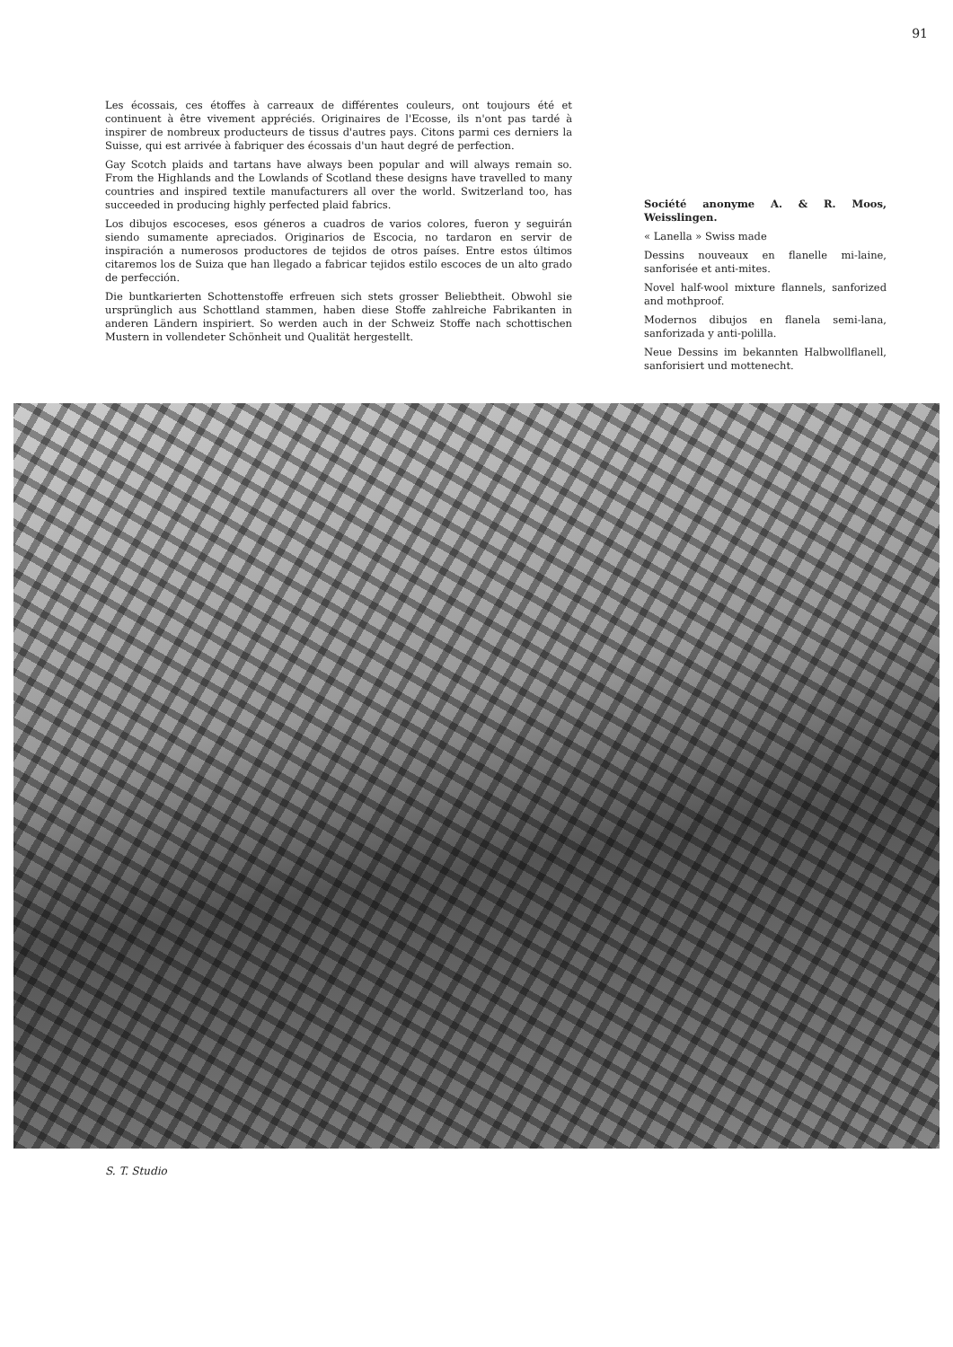91
Les écossais, ces étoffes à carreaux de différentes couleurs, ont toujours été et continuent à être vivement appréciés. Originaires de l'Ecosse, ils n'ont pas tardé à inspirer de nombreux producteurs de tissus d'autres pays. Citons parmi ces derniers la Suisse, qui est arrivée à fabriquer des écossais d'un haut degré de perfection.
Gay Scotch plaids and tartans have always been popular and will always remain so. From the Highlands and the Lowlands of Scotland these designs have travelled to many countries and inspired textile manufacturers all over the world. Switzerland too, has succeeded in producing highly perfected plaid fabrics.
Los dibujos escoceses, esos géneros a cuadros de varios colores, fueron y seguirán siendo sumamente apreciados. Originarios de Escocia, no tardaron en servir de inspiración a numerosos productores de tejidos de otros países. Entre estos últimos citaremos los de Suiza que han llegado a fabricar tejidos estilo escoces de un alto grado de perfección.
Die buntkarierten Schottenstoffe erfreuen sich stets grosser Beliebtheit. Obwohl sie ursprünglich aus Schottland stammen, haben diese Stoffe zahlreiche Fabrikanten in anderen Ländern inspiriert. So werden auch in der Schweiz Stoffe nach schottischen Mustern in vollendeter Schönheit und Qualität hergestellt.
Société anonyme A. & R. Moos, Weisslingen.
« Lanella » Swiss made
Dessins nouveaux en flanelle mi-laine, sanforisée et anti-mites.
Novel half-wool mixture flannels, sanforized and mothproof.
Modernos dibujos en flanela semi-lana, sanforizada y anti-polilla.
Neue Dessins im bekannten Halbwollflanell, sanforisiert und mottenecht.
S. T. Studio